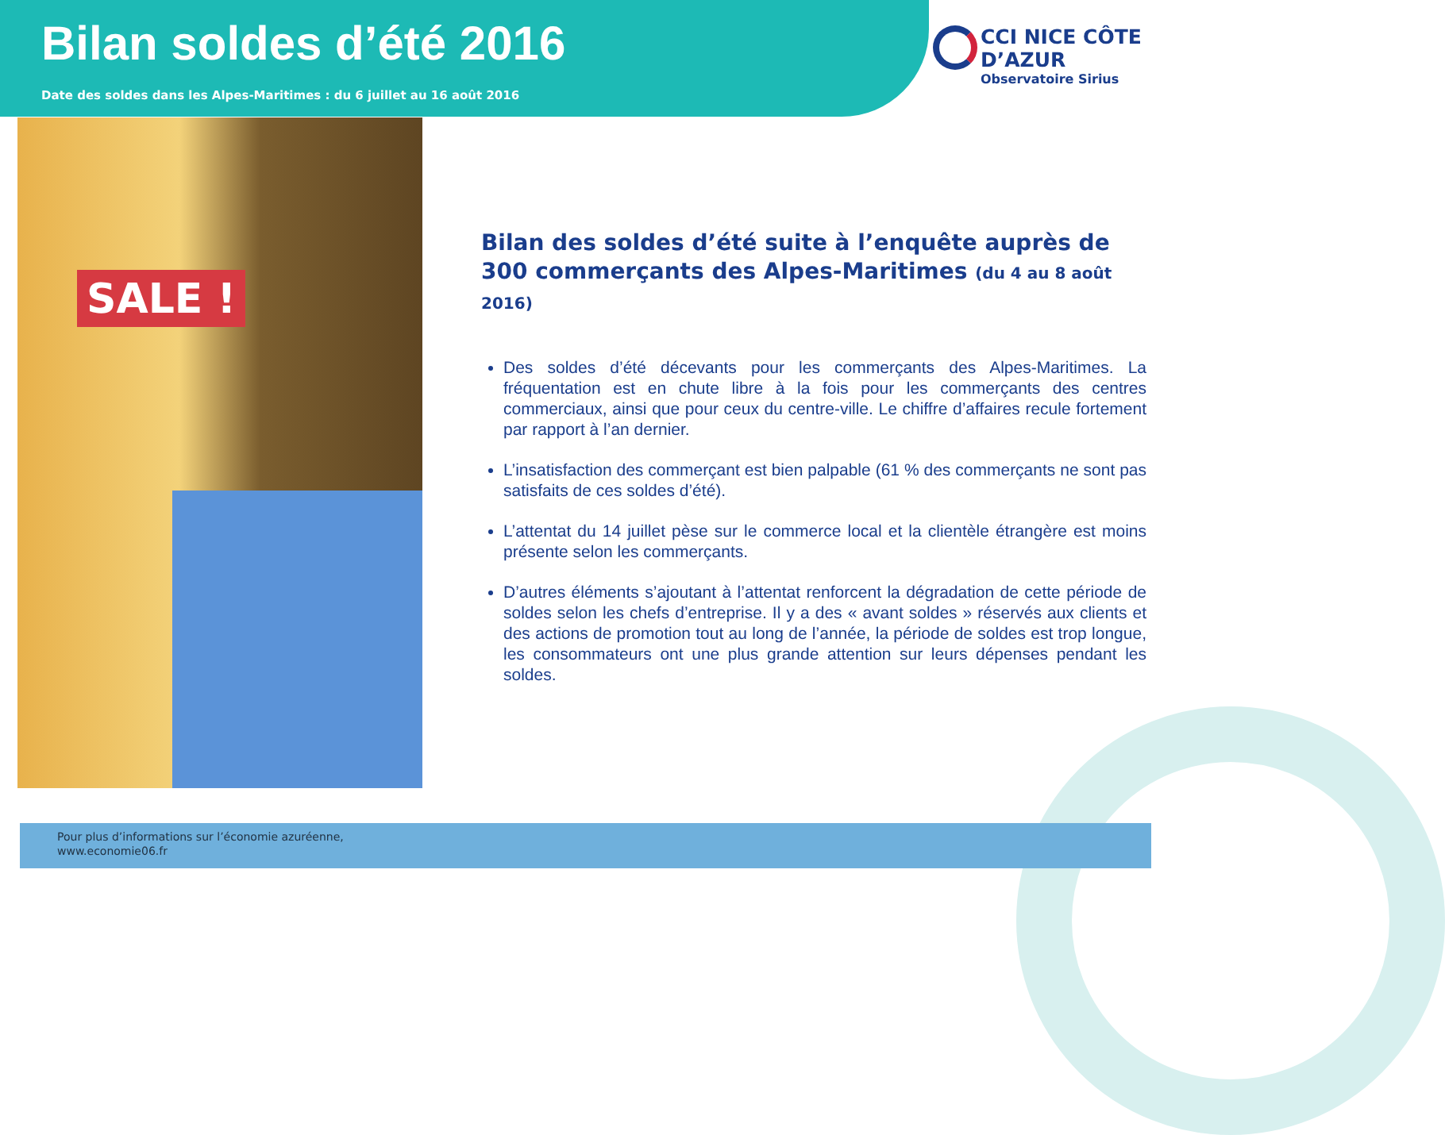Bilan soldes d’été 2016
Date des soldes dans les Alpes-Maritimes : du 6 juillet au 16 août 2016
CCI NICE CÔTE D’AZUR
Observatoire Sirius
SALE !
Bilan des soldes d’été suite à l’enquête auprès de 300 commerçants des Alpes-Maritimes (du 4 au 8 août 2016)
Des soldes d’été décevants pour les commerçants des Alpes-Maritimes. La fréquentation est en chute libre à la fois pour les commerçants des centres commerciaux, ainsi que pour ceux du centre-ville. Le chiffre d’affaires recule fortement par rapport à l’an dernier.
L’insatisfaction des commerçant est bien palpable (61 % des commerçants ne sont pas satisfaits de ces soldes d’été).
L’attentat du 14 juillet pèse sur le commerce local et la clientèle étrangère est moins présente selon les commerçants.
D’autres éléments s’ajoutant à l’attentat renforcent la dégradation de cette période de soldes selon les chefs d’entreprise. Il y a des « avant soldes » réservés aux clients et des actions de promotion tout au long de l’année, la période de soldes est trop longue, les consommateurs ont une plus grande attention sur leurs dépenses pendant les soldes.
Pour plus d’informations sur l’économie azuréenne,
www.economie06.fr